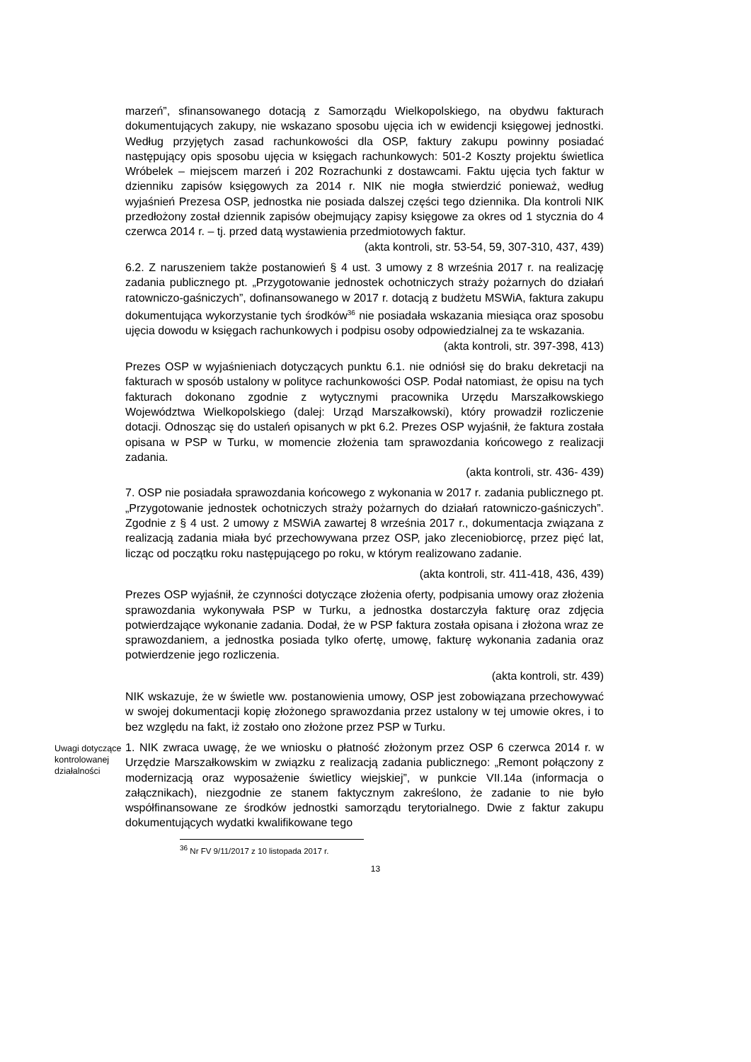marzeń”, sfinansowanego dotacją z Samorządu Wielkopolskiego, na obydwu fakturach dokumentujących zakupy, nie wskazano sposobu ujęcia ich w ewidencji księgowej jednostki. Według przyjętych zasad rachunkowości dla OSP, faktury zakupu powinny posiadać następujący opis sposobu ujęcia w księgach rachunkowych: 501-2 Koszty projektu świetlica Wróbelek – miejscem marzeń i 202 Rozrachunki z dostawcami. Faktu ujęcia tych faktur w dzienniku zapisów księgowych za 2014 r. NIK nie mogła stwierdzić ponieważ, według wyjaśnień Prezesa OSP, jednostka nie posiada dalszej części tego dziennika. Dla kontroli NIK przedłożony został dziennik zapisów obejmujący zapisy księgowe za okres od 1 stycznia do 4 czerwca 2014 r. – tj. przed datą wystawienia przedmiotowych faktur.
(akta kontroli, str. 53-54, 59, 307-310, 437, 439)
6.2. Z naruszeniem także postanowień § 4 ust. 3 umowy z 8 września 2017 r. na realizację zadania publicznego pt. „Przygotowanie jednostek ochotniczych straży pożarnych do działań ratowniczo-gaśniczych”, dofinansowanego w 2017 r. dotacją z budżetu MSWiA, faktura zakupu dokumentująca wykorzystanie tych środków<sup>36</sup> nie posiadała wskazania miesiąca oraz sposobu ujęcia dowodu w księgach rachunkowych i podpisu osoby odpowiedzialnej za te wskazania.
(akta kontroli, str. 397-398, 413)
Prezes OSP w wyjaśnieniach dotyczących punktu 6.1. nie odniósł się do braku dekretacji na fakturach w sposób ustalony w polityce rachunkowości OSP. Podał natomiast, że opisu na tych fakturach dokonano zgodnie z wytycznymi pracownika Urzędu Marszałkowskiego Województwa Wielkopolskiego (dalej: Urząd Marszałkowski), który prowadził rozliczenie dotacji. Odnosząc się do ustaleń opisanych w pkt 6.2. Prezes OSP wyjaśnił, że faktura została opisana w PSP w Turku, w momencie złożenia tam sprawozdania końcowego z realizacji zadania.
(akta kontroli, str. 436- 439)
7. OSP nie posiadała sprawozdania końcowego z wykonania w 2017 r. zadania publicznego pt. „Przygotowanie jednostek ochotniczych straży pożarnych do działań ratowniczo-gaśniczych”. Zgodnie z § 4 ust. 2 umowy z MSWiA zawartej 8 września 2017 r., dokumentacja związana z realizacją zadania miała być przechowywana przez OSP, jako zleceniobiorcę, przez pięć lat, licząc od początku roku następującego po roku, w którym realizowano zadanie.
(akta kontroli, str. 411-418, 436, 439)
Prezes OSP wyjaśnił, że czynności dotyczące złożenia oferty, podpisania umowy oraz złożenia sprawozdania wykonywała PSP w Turku, a jednostka dostarczyła fakturę oraz zdjęcia potwierdzające wykonanie zadania. Dodał, że w PSP faktura została opisana i złożona wraz ze sprawozdaniem, a jednostka posiada tylko ofertę, umowę, fakturę wykonania zadania oraz potwierdzenie jego rozliczenia.
(akta kontroli, str. 439)
NIK wskazuje, że w świetle ww. postanowienia umowy, OSP jest zobowiązana przechowywać w swojej dokumentacji kopię złożonego sprawozdania przez ustalony w tej umowie okres, i to bez względu na fakt, iż zostało ono złożone przez PSP w Turku.
Uwagi dotyczące kontrolowanej działalności
1. NIK zwraca uwagę, że we wniosku o płatność złożonym przez OSP 6 czerwca 2014 r. w Urzędzie Marszałkowskim w związku z realizacją zadania publicznego: „Remont połączony z modernizacją oraz wyposażenie świetlicy wiejskiej”, w punkcie VII.14a (informacja o załącznikach), niezgodnie ze stanem faktycznym zakreślono, że zadanie to nie było współfinansowane ze środków jednostki samorządu terytorialnego. Dwie z faktur zakupu dokumentujących wydatki kwalifikowane tego
<sup>36</sup> Nr FV 9/11/2017 z 10 listopada 2017 r.
13